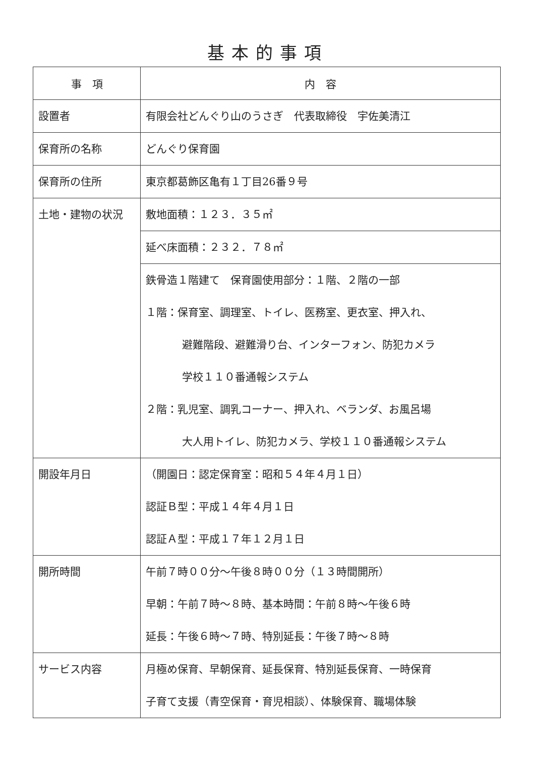基本的事項
| 事 項 | 内 容 |
| --- | --- |
| 設置者 | 有限会社どんぐり山のうさぎ 代表取締役 宇佐美清江 |
| 保育所の名称 | どんぐり保育園 |
| 保育所の住所 | 東京都葛飾区亀有１丁目26番９号 |
| 土地・建物の状況 | 敷地面積：１２３．３５㎡ |
| | 延べ床面積：２３２．７８㎡ |
| | 鉄骨造１階建て 保育園使用部分：１階、２階の一部 １階：保育室、調理室、トイレ、医務室、更衣室、押入れ、 避難階段、避難滑り台、インターフォン、防犯カメラ 学校１１０番通報システム ２階：乳児室、調乳コーナー、押入れ、ベランダ、お風呂場 大人用トイレ、防犯カメラ、学校１１０番通報システム |
| 開設年月日 | （開園日：認定保育室：昭和５４年４月１日） 認証Ｂ型：平成１４年４月１日 認証Ａ型：平成１７年１２月１日 |
| 開所時間 | 午前７時００分～午後８時００分（１３時間開所） 早朝：午前７時～８時、基本時間：午前８時～午後６時 延長：午後６時～７時、特別延長：午後７時～８時 |
| サービス内容 | 月極め保育、早朝保育、延長保育、特別延長保育、一時保育 子育て支援（青空保育・育児相談）、体験保育、職場体験 |